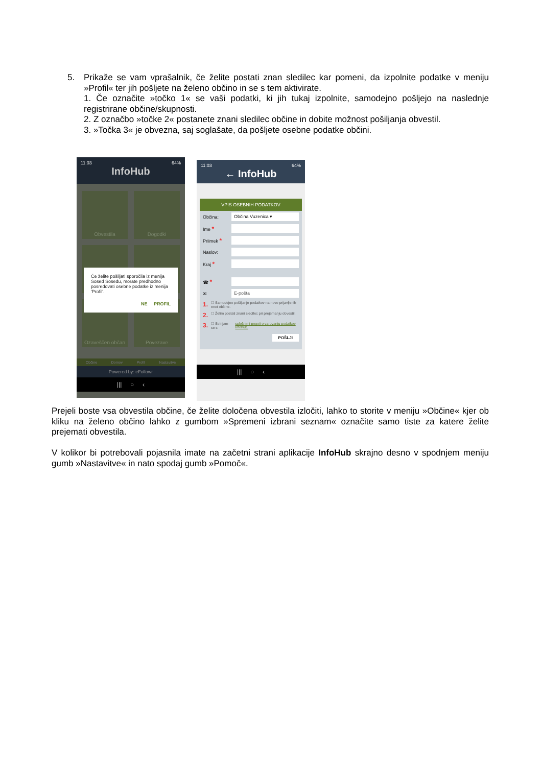5. Prikaže se vam vprašalnik, če želite postati znan sledilec kar pomeni, da izpolnite podatke v meniju »Profil« ter jih pošljete na želeno občino in se s tem aktivirate.
1. Če označite »točko 1« se vaši podatki, ki jih tukaj izpolnite, samodejno pošljejo na naslednje registrirane občine/skupnosti.
2. Z označbo »točke 2« postanete znani sledilec občine in dobite možnost pošiljanja obvestil.
3. »Točka 3« je obvezna, saj soglašate, da pošljete osebne podatke občini.
11:03 64%
InfoHub
Obvestila
Dogodki
Ozaveščen občan
Povezave
Če želite pošiljati sporočila iz menija Sosed Sosedu, morate predhodno posredovati osebne podatke iz menija 'Profil'.
NE PROFIL
Občine Domov Profil Nastavitve
Powered by: eFollowr
||| ○ ‹
11:03 64%
← InfoHub
VPIS OSEBNIH PODATKOV
Občina:
Občina Vuzenica ▾
Ime *
Priimek *
Naslov:
Kraj *
☎ *
✉
E-pošta
1. ☐ Samodejno pošiljanje podatkov na novo prijavljenih enot občine.
2. ☐ Želim postati znani sledilec pri prejemanju obvestil.
3. ☐ Strinjam se s splošnimi pogoji o varovanju podatkov Infohub.
POŠLJI
||| ○ ‹
Prejeli boste vsa obvestila občine, če želite določena obvestila izločiti, lahko to storite v meniju »Občine« kjer ob kliku na želeno občino lahko z gumbom »Spremeni izbrani seznam« označite samo tiste za katere želite prejemati obvestila.
V kolikor bi potrebovali pojasnila imate na začetni strani aplikacije InfoHub skrajno desno v spodnjem meniju gumb »Nastavitve« in nato spodaj gumb »Pomoč«.